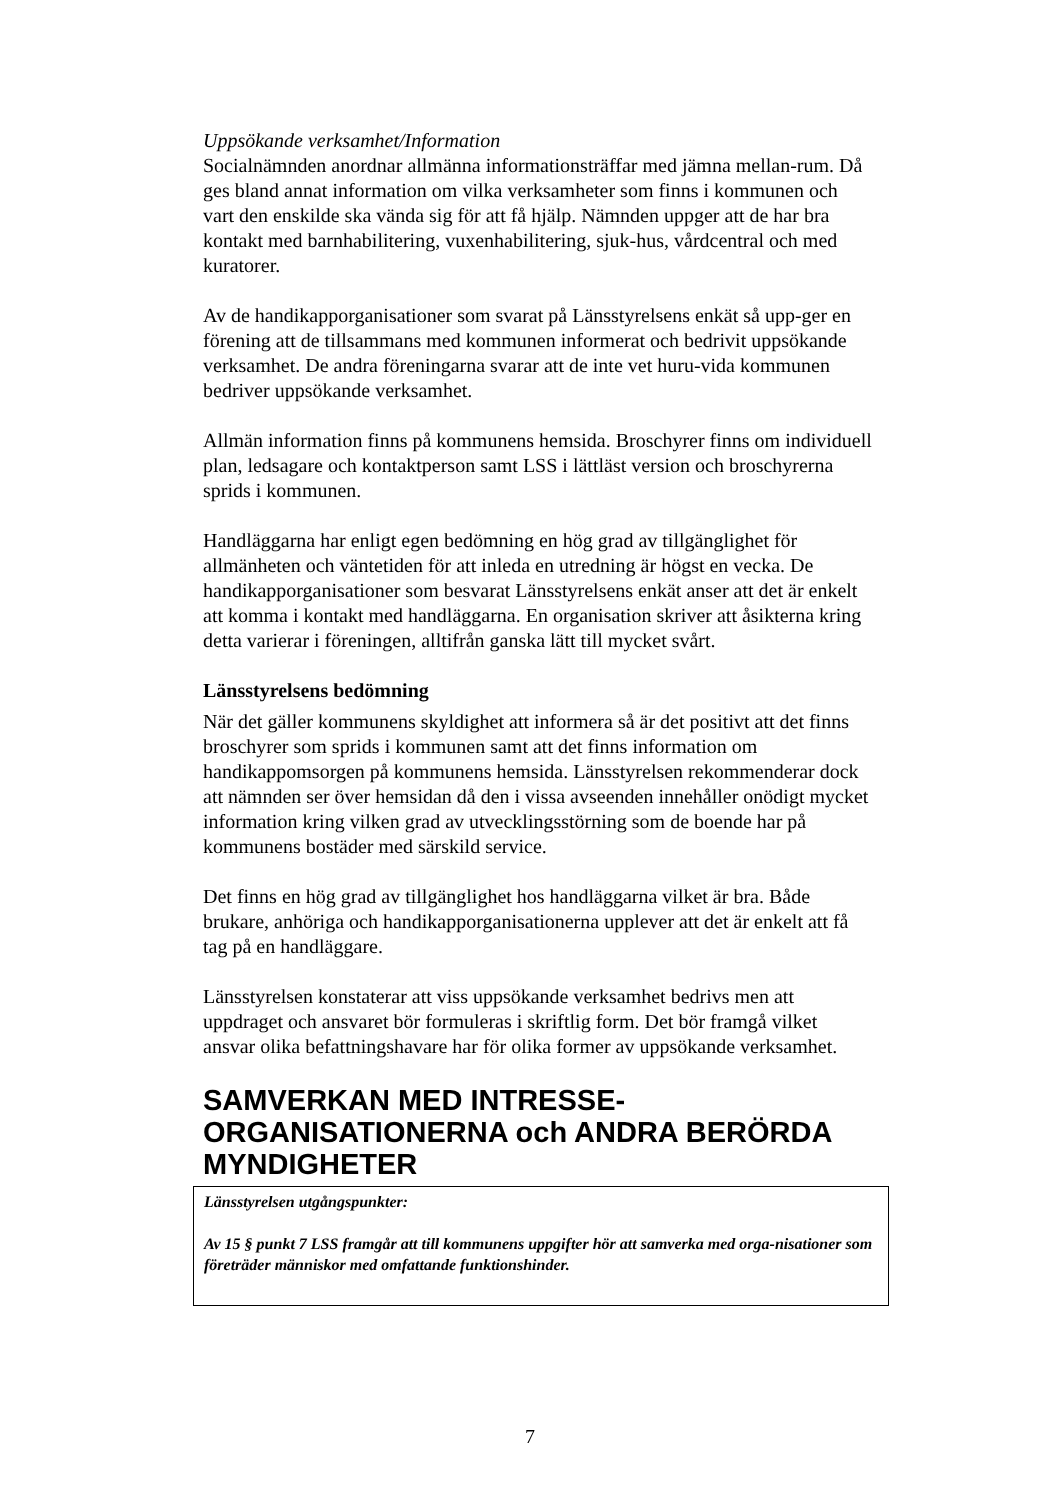Uppsökande verksamhet/Information
Socialnämnden anordnar allmänna informationsträffar med jämna mellan-rum. Då ges bland annat information om vilka verksamheter som finns i kommunen och vart den enskilde ska vända sig för att få hjälp. Nämnden uppger att de har bra kontakt med barnhabilitering, vuxenhabilitering, sjuk-hus, vårdcentral och med kuratorer.
Av de handikapporganisationer som svarat på Länsstyrelsens enkät så upp-ger en förening att de tillsammans med kommunen informerat och bedrivit uppsökande verksamhet. De andra föreningarna svarar att de inte vet huru-vida kommunen bedriver uppsökande verksamhet.
Allmän information finns på kommunens hemsida. Broschyrer finns om individuell plan, ledsagare och kontaktperson samt LSS i lättläst version och broschyrerna sprids i kommunen.
Handläggarna har enligt egen bedömning en hög grad av tillgänglighet för allmänheten och väntetiden för att inleda en utredning är högst en vecka. De handikapporganisationer som besvarat Länsstyrelsens enkät anser att det är enkelt att komma i kontakt med handläggarna. En organisation skriver att åsikterna kring detta varierar i föreningen, alltifrån ganska lätt till mycket svårt.
Länsstyrelsens bedömning
När det gäller kommunens skyldighet att informera så är det positivt att det finns broschyrer som sprids i kommunen samt att det finns information om handikappomsorgen på kommunens hemsida. Länsstyrelsen rekommenderar dock att nämnden ser över hemsidan då den i vissa avseenden innehåller onödigt mycket information kring vilken grad av utvecklingsstörning som de boende har på kommunens bostäder med särskild service.
Det finns en hög grad av tillgänglighet hos handläggarna vilket är bra. Både brukare, anhöriga och handikapporganisationerna upplever att det är enkelt att få tag på en handläggare.
Länsstyrelsen konstaterar att viss uppsökande verksamhet bedrivs men att uppdraget och ansvaret bör formuleras i skriftlig form. Det bör framgå vilket ansvar olika befattningshavare har för olika former av uppsökande verksamhet.
SAMVERKAN MED INTRESSE-ORGANISATIONERNA och ANDRA BERÖRDA MYNDIGHETER
Länsstyrelsen utgångspunkter:
Av 15 § punkt 7 LSS framgår att till kommunens uppgifter hör att samverka med orga-nisationer som företräder människor med omfattande funktionshinder.
7